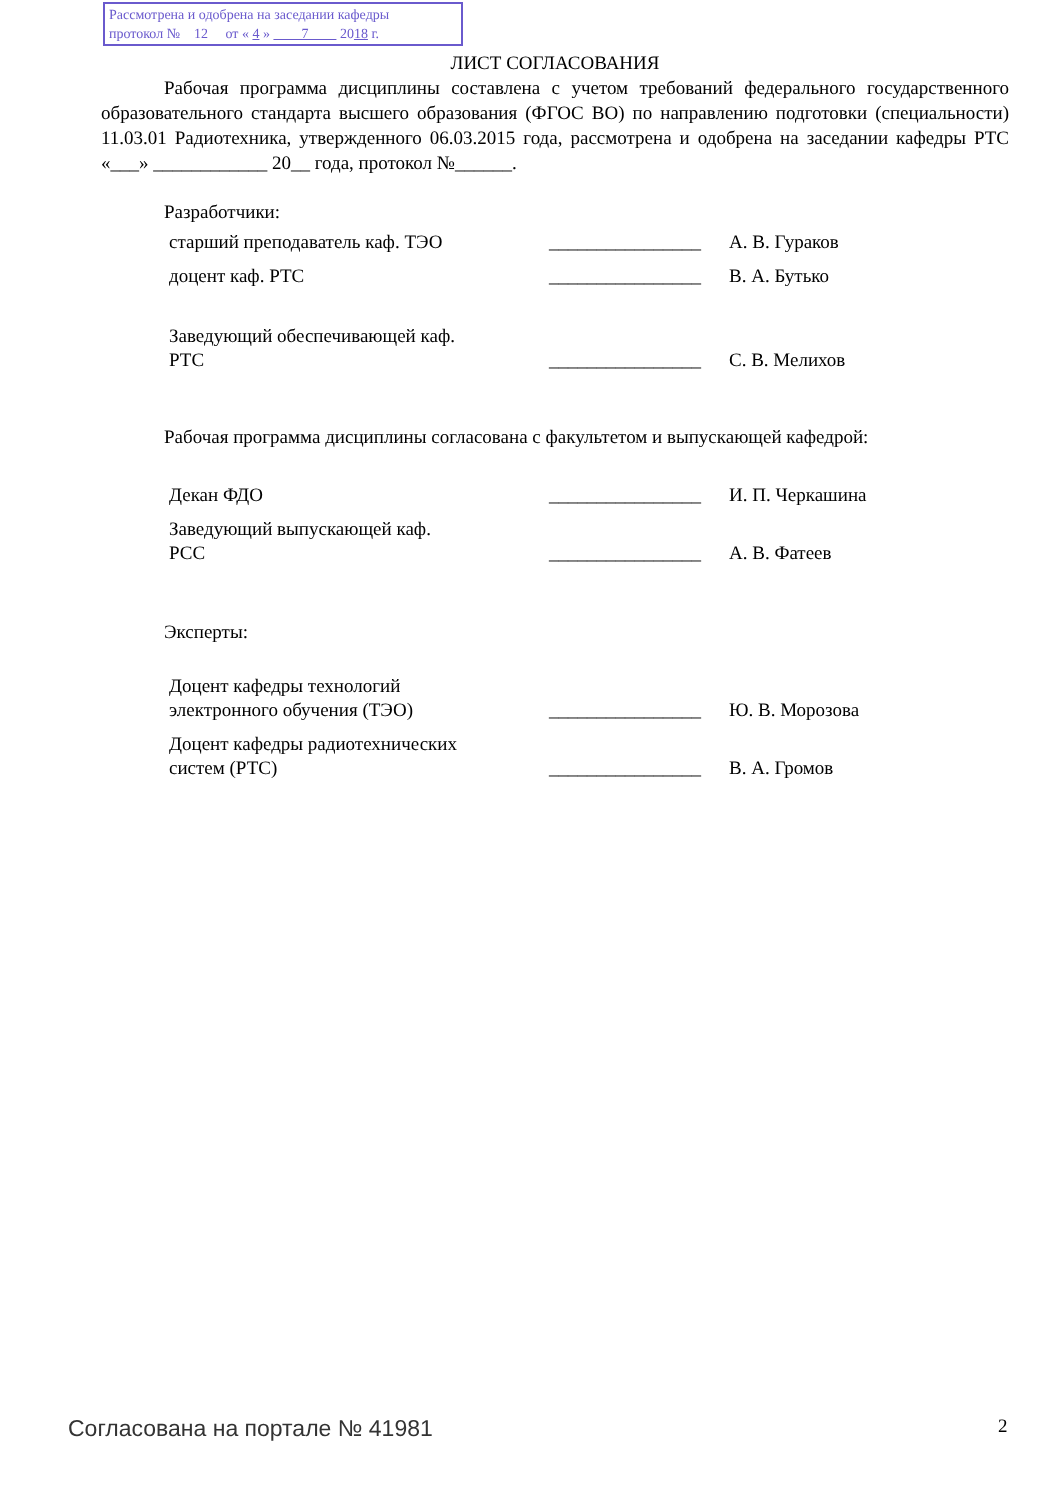Рассмотрена и одобрена на заседании кафедры
протокол № 12 от « 4 » 7 2018 г.
ЛИСТ СОГЛАСОВАНИЯ
Рабочая программа дисциплины составлена с учетом требований федерального государственного образовательного стандарта высшего образования (ФГОС ВО) по направлению подготовки (специальности) 11.03.01 Радиотехника, утвержденного 06.03.2015 года, рассмотрена и одобрена на заседании кафедры РТС «___» ____________ 20__ года, протокол №______.
Разработчики:
| старший преподаватель каф. ТЭО | ________________ | А. В. Гураков |
| доцент каф. РТС | ________________ | В. А. Бутько |
| Заведующий обеспечивающей каф. РТС | ________________ | С. В. Мелихов |
Рабочая программа дисциплины согласована с факультетом и выпускающей кафедрой:
| Декан ФДО | ________________ | И. П. Черкашина |
| Заведующий выпускающей каф. РСС | ________________ | А. В. Фатеев |
Эксперты:
| Доцент кафедры технологий электронного обучения (ТЭО) | ________________ | Ю. В. Морозова |
| Доцент кафедры радиотехнических систем (РТС) | ________________ | В. А. Громов |
Согласована на портале № 41981 2